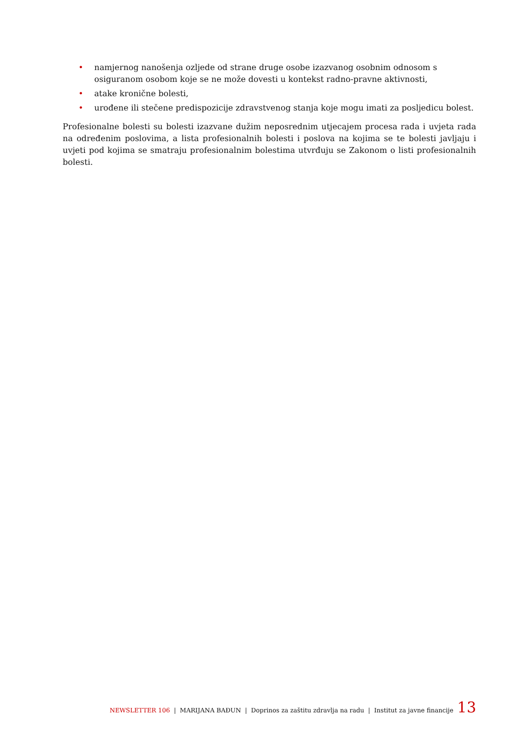• namjernog nanošenja ozljede od strane druge osobe izazvanog osobnim odnosom s osiguranom osobom koje se ne može dovesti u kontekst radno-pravne aktivnosti,
• atake kronične bolesti,
• urođene ili stečene predispozicije zdravstvenog stanja koje mogu imati za posljedicu bolest.
Profesionalne bolesti su bolesti izazvane dužim neposrednim utjecajem procesa rada i uvjeta rada na određenim poslovima, a lista profesionalnih bolesti i poslova na kojima se te bolesti javljaju i uvjeti pod kojima se smatraju profesionalnim bolestima utvrđuju se Zakonom o listi profesionalnih bolesti.
NEWSLETTER 106 | MARIJANA BAĐUN | Doprinos za zaštitu zdravlja na radu | Institut za javne financije 13